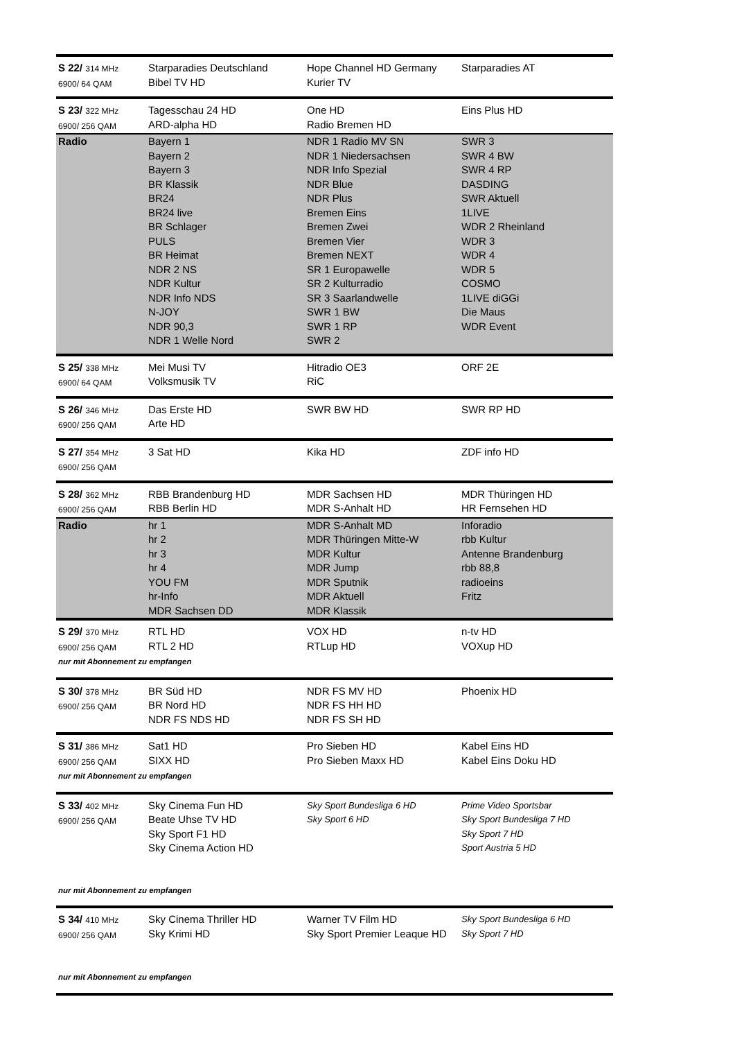| S 22/ 314 MHz 6900/ 64 QAM | Starparadies Deutschland Bibel TV HD | Hope Channel HD Germany Kurier TV | Starparadies AT |
| S 23/ 322 MHz 6900/ 256 QAM | Tagesschau 24 HD ARD-alpha HD | One HD Radio Bremen HD | Eins Plus HD |
| Radio | Bayern 1 Bayern 2 Bayern 3 BR Klassik BR24 BR24 live BR Schlager PULS BR Heimat NDR 2 NS NDR Kultur NDR Info NDS N-JOY NDR 90,3 NDR 1 Welle Nord | NDR 1 Radio MV SN NDR 1 Niedersachsen NDR Info Spezial NDR Blue NDR Plus Bremen Eins Bremen Zwei Bremen Vier Bremen NEXT SR 1 Europawelle SR 2 Kulturradio SR 3 Saarlandwelle SWR 1 BW SWR 1 RP SWR 2 | SWR 3 SWR 4 BW SWR 4 RP DASDING SWR Aktuell 1LIVE WDR 2 Rheinland WDR 3 WDR 4 WDR 5 COSMO 1LIVE diGGi Die Maus WDR Event |
| S 25/ 338 MHz 6900/ 64 QAM | Mei Musi TV Volksmusik TV | Hitradio OE3 RiC | ORF 2E |
| S 26/ 346 MHz 6900/ 256 QAM | Das Erste HD Arte HD | SWR BW HD | SWR RP HD |
| S 27/ 354 MHz 6900/ 256 QAM | 3 Sat HD | Kika HD | ZDF info HD |
| S 28/ 362 MHz 6900/ 256 QAM | RBB Brandenburg HD RBB Berlin HD | MDR Sachsen HD MDR S-Anhalt HD | MDR Thüringen HD HR Fernsehen HD |
| Radio | hr 1 hr 2 hr 3 hr 4 YOU FM hr-Info MDR Sachsen DD | MDR S-Anhalt MD MDR Thüringen Mitte-W MDR Kultur MDR Jump MDR Sputnik MDR Aktuell MDR Klassik | Inforadio rbb Kultur Antenne Brandenburg rbb 88,8 radioeins Fritz |
| S 29/ 370 MHz 6900/ 256 QAM | RTL HD RTL 2 HD | VOX HD RTLup HD | n-tv HD VOXup HD |
| nur mit Abonnement zu empfangen | | | |
| S 30/ 378 MHz 6900/ 256 QAM | BR Süd HD BR Nord HD NDR FS NDS HD | NDR FS MV HD NDR FS HH HD NDR FS SH HD | Phoenix HD |
| S 31/ 386 MHz 6900/ 256 QAM | Sat1 HD SIXX HD | Pro Sieben HD Pro Sieben Maxx HD | Kabel Eins HD Kabel Eins Doku HD |
| nur mit Abonnement zu empfangen | | | |
| S 33/ 402 MHz 6900/ 256 QAM | Sky Cinema Fun HD Beate Uhse TV HD Sky Sport F1 HD Sky Cinema Action HD | Sky Sport Bundesliga 6 HD Sky Sport 6 HD | Prime Video Sportsbar Sky Sport Bundesliga 7 HD Sky Sport 7 HD Sport Austria 5 HD |
| nur mit Abonnement zu empfangen | | | |
| S 34/ 410 MHz 6900/ 256 QAM | Sky Cinema Thriller HD Sky Krimi HD | Warner TV Film HD Sky Sport Premier Leaque HD | Sky Sport Bundesliga 6 HD Sky Sport 7 HD |
| nur mit Abonnement zu empfangen | | | |